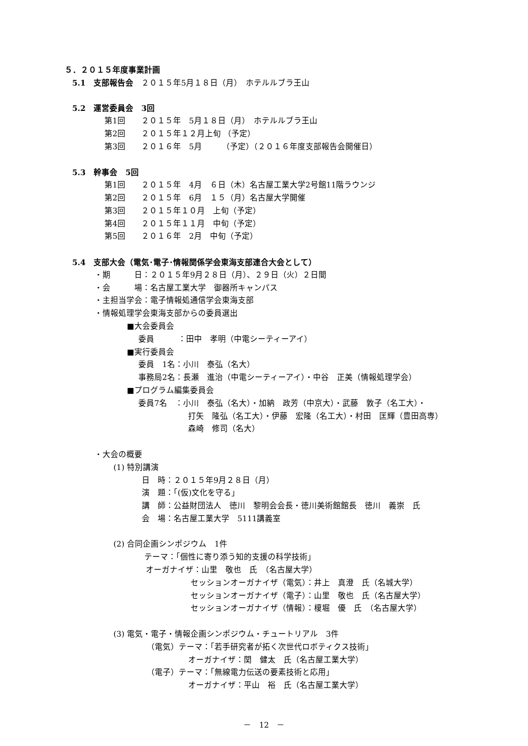５．２０１５年度事業計画
5.1　支部報告会　２０１５年5月１８日（月）　ホテルルブラ王山
5.2　運営委員会　3回
第1回　　２０１５年　5月１８日（月）　ホテルルブラ王山
第2回　　２０１５年１２月上旬 （予定）
第3回　　２０１６年　5月　　　（予定）（２０１６年度支部報告会開催日）
5.3　幹事会　5回
第1回　　２０１５年　4月　６日（木）名古屋工業大学2号館11階ラウンジ
第2回　　２０１５年　6月　１５（月）名古屋大学開催
第3回　　２０１５年１０月　上旬（予定）
第4回　　２０１５年１１月　中旬（予定）
第5回　　２０１６年　2月　中旬（予定）
5.4　支部大会（電気･電子･情報関係学会東海支部連合大会として）
・期　　　日：２０１５年9月２８日（月）、２９日（火）２日間
・会　　　場：名古屋工業大学　御器所キャンパス
・主担当学会：電子情報処通信学会東海支部
・情報処理学会東海支部からの委員選出
■大会委員会
委員　　　：田中　孝明（中電シーティーアイ）
■実行委員会
委員　1名：小川　泰弘（名大）
事務局2名：長瀬　進治（中電シーティーアイ）・中谷　正美（情報処理学会）
■プログラム編集委員会
委員7名　：小川　泰弘（名大）・加納　政芳（中京大）・武藤　敦子（名工大）・
打矢　隆弘（名工大）・伊藤　宏隆（名工大）・村田　匡輝（豊田高専）
森崎　修司（名大）
・大会の概要
(1) 特別講演
日　時：２０１５年9月２８日（月）
演　題：「(仮)文化を守る」
講　師：公益財団法人　徳川　黎明会会長・徳川美術館館長　徳川　義崇　氏
会　場：名古屋工業大学　5111講義室
(2) 合同企画シンポジウム　1件
テーマ：「個性に寄り添う知的支援の科学技術」
オーガナイザ：山里　敬也　氏　（名古屋大学）
セッションオーガナイザ（電気）：井上　真澄　氏（名城大学）
セッションオーガナイザ（電子）：山里　敬也　氏（名古屋大学）
セッションオーガナイザ（情報）：榎堀　優　氏　（名古屋大学）
(3) 電気・電子・情報企画シンポジウム・チュートリアル　3件
（電気）テーマ：「若手研究者が拓く次世代ロボティクス技術」
オーガナイザ：関　健太　氏（名古屋工業大学）
（電子）テーマ：「無線電力伝送の要素技術と応用」
オーガナイザ：平山　裕　氏（名古屋工業大学）
－　12　－